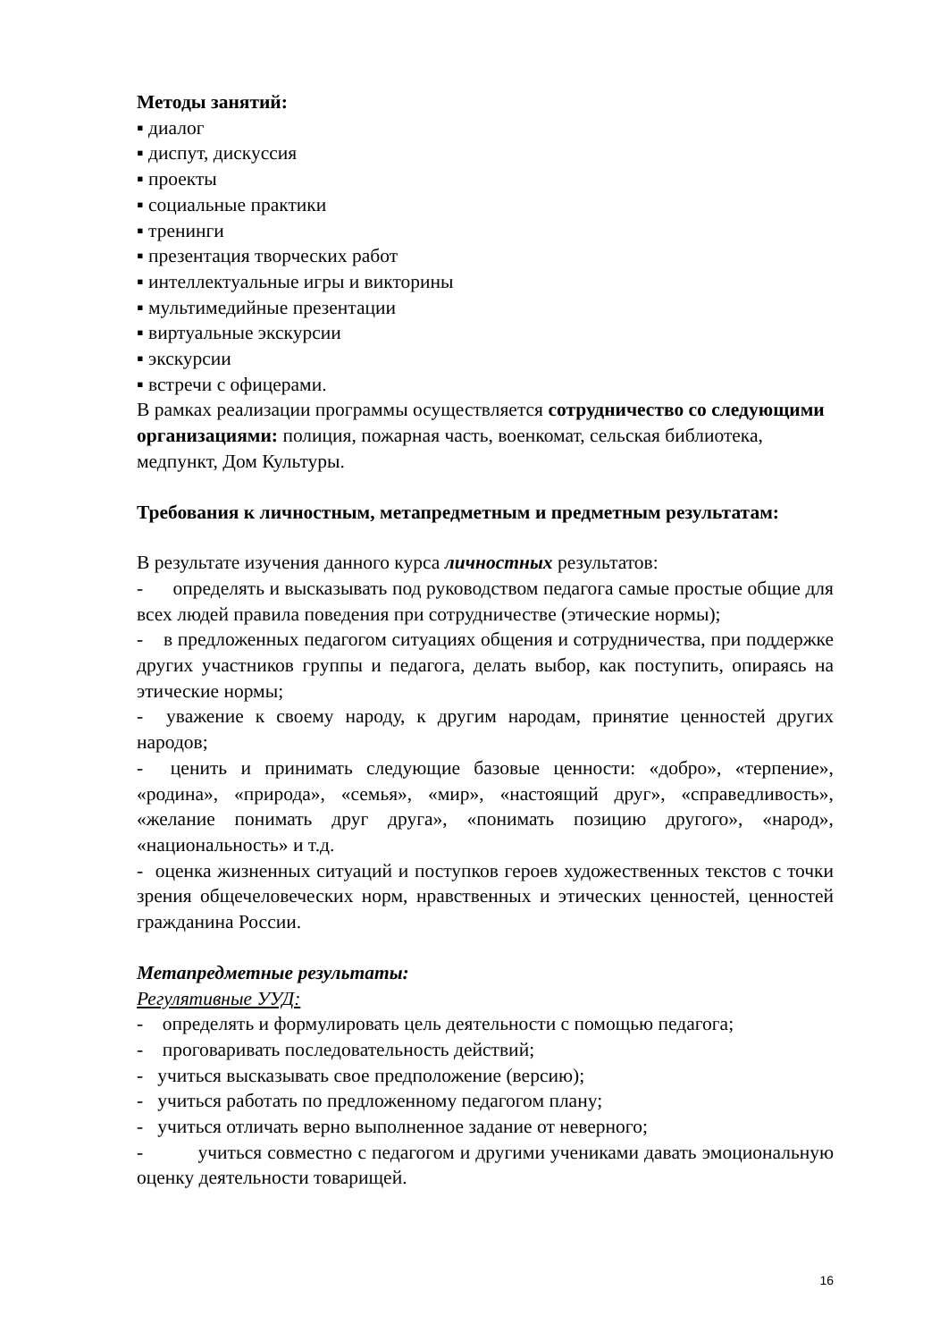Методы занятий:
▪ диалог
▪ диспут, дискуссия
▪ проекты
▪ социальные практики
▪ тренинги
▪ презентация творческих работ
▪ интеллектуальные игры и викторины
▪ мультимедийные презентации
▪ виртуальные экскурсии
▪ экскурсии
▪ встречи с офицерами.
В рамках реализации программы осуществляется сотрудничество со следующими организациями: полиция, пожарная часть, военкомат, сельская библиотека, медпункт, Дом Культуры.
Требования к личностным, метапредметным и предметным результатам:
В результате изучения данного курса личностных результатов:
- определять и высказывать под руководством педагога самые простые общие для всех людей правила поведения при сотрудничестве (этические нормы);
- в предложенных педагогом ситуациях общения и сотрудничества, при поддержке других участников группы и педагога, делать выбор, как поступить, опираясь на этические нормы;
- уважение к своему народу, к другим народам, принятие ценностей других народов;
- ценить и принимать следующие базовые ценности: «добро», «терпение», «родина», «природа», «семья», «мир», «настоящий друг», «справедливость», «желание понимать друг друга», «понимать позицию другого», «народ», «национальность» и т.д.
- оценка жизненных ситуаций и поступков героев художественных текстов с точки зрения общечеловеческих норм, нравственных и этических ценностей, ценностей гражданина России.
Метапредметные результаты:
Регулятивные УУД:
- определять и формулировать цель деятельности с помощью педагога;
- проговаривать последовательность действий;
- учиться высказывать свое предположение (версию);
- учиться работать по предложенному педагогом плану;
- учиться отличать верно выполненное задание от неверного;
- учиться совместно с педагогом и другими учениками давать эмоциональную оценку деятельности товарищей.
16